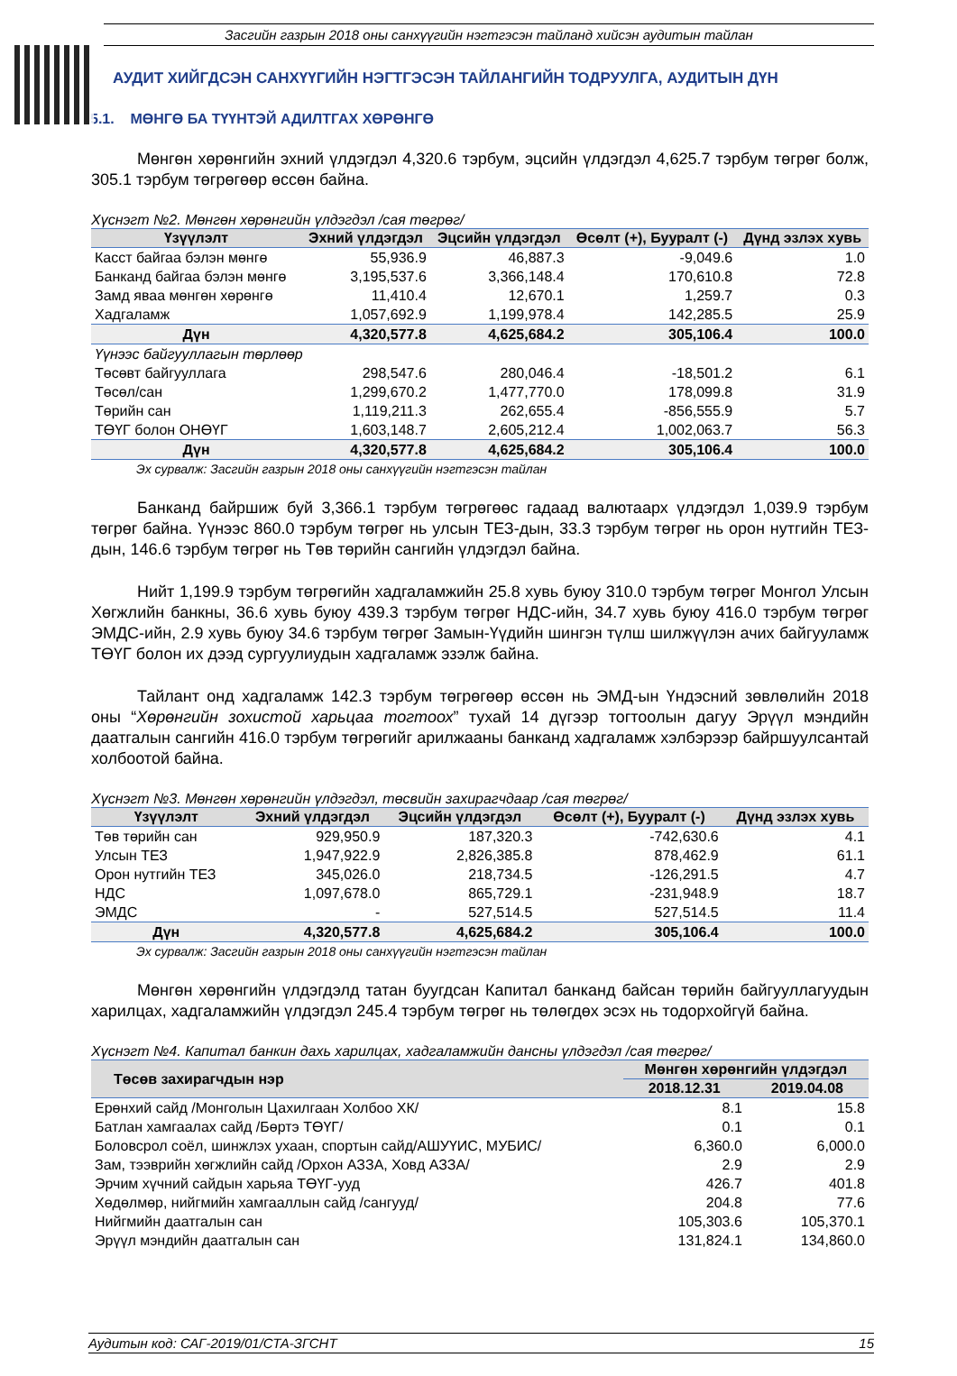Засгийн газрын 2018 оны санхүүгийн нэгтгэсэн тайланд хийсэн аудитын тайлан
АУДИТ ХИЙГДСЭН САНХҮҮГИЙН НЭГТГЭСЭН ТАЙЛАНГИЙН ТОДРУУЛГА, АУДИТЫН ДҮН
5.1. МӨНГӨ БА ТҮҮНТЭЙ АДИЛТГАХ ХӨРӨНГӨ
Мөнгөн хөрөнгийн эхний үлдэгдэл 4,320.6 тэрбум, эцсийн үлдэгдэл 4,625.7 тэрбум төгрөг болж, 305.1 тэрбум төгрөгөөр өссөн байна.
Хүснэгт №2. Мөнгөн хөрөнгийн үлдэгдэл /сая төгрөг/
| Үзүүлэлт | Эхний үлдэгдэл | Эцсийн үлдэгдэл | Өсөлт (+), Бууралт (-) | Дүнд эзлэх хувь |
| --- | --- | --- | --- | --- |
| Касст байгаа бэлэн мөнгө | 55,936.9 | 46,887.3 | -9,049.6 | 1.0 |
| Банканд байгаа бэлэн мөнгө | 3,195,537.6 | 3,366,148.4 | 170,610.8 | 72.8 |
| Замд яваа мөнгөн хөрөнгө | 11,410.4 | 12,670.1 | 1,259.7 | 0.3 |
| Хадгаламж | 1,057,692.9 | 1,199,978.4 | 142,285.5 | 25.9 |
| Дүн | 4,320,577.8 | 4,625,684.2 | 305,106.4 | 100.0 |
| Үүнээс байгууллагын төрлөөр | | | | |
| Төсөвт байгууллага | 298,547.6 | 280,046.4 | -18,501.2 | 6.1 |
| Төсөл/сан | 1,299,670.2 | 1,477,770.0 | 178,099.8 | 31.9 |
| Төрийн сан | 1,119,211.3 | 262,655.4 | -856,555.9 | 5.7 |
| ТӨҮГ болон ОНӨҮГ | 1,603,148.7 | 2,605,212.4 | 1,002,063.7 | 56.3 |
| Дүн | 4,320,577.8 | 4,625,684.2 | 305,106.4 | 100.0 |
Эх сурвалж: Засгийн газрын 2018 оны санхүүгийн нэгтгэсэн тайлан
Банканд байршиж буй 3,366.1 тэрбум төгрөгөөс гадаад валютаарх үлдэгдэл 1,039.9 тэрбум төгрөг байна. Үүнээс 860.0 тэрбум төгрөг нь улсын ТЕЗ-дын, 33.3 тэрбум төгрөг нь орон нутгийн ТЕЗ-дын, 146.6 тэрбум төгрөг нь Төв төрийн сангийн үлдэгдэл байна.
Нийт 1,199.9 тэрбум төгрөгийн хадгаламжийн 25.8 хувь буюу 310.0 тэрбум төгрөг Монгол Улсын Хөгжлийн банкны, 36.6 хувь буюу 439.3 тэрбум төгрөг НДС-ийн, 34.7 хувь буюу 416.0 тэрбум төгрөг ЭМДС-ийн, 2.9 хувь буюу 34.6 тэрбум төгрөг Замын-Үүдийн шингэн түлш шилжүүлэн ачих байгууламж ТӨҮГ болон их дээд сургуулиудын хадгаламж эзэлж байна.
Тайлант онд хадгаламж 142.3 тэрбум төгрөгөөр өссөн нь ЭМД-ын Үндэсний зөвлөлийн 2018 оны “Хөрөнгийн зохистой харьцаа тогтоох” тухай 14 дүгээр тогтоолын дагуу Эрүүл мэндийн даатгалын сангийн 416.0 тэрбум төгрөгийг арилжааны банканд хадгаламж хэлбэрээр байршуулсантай холбоотой байна.
Хүснэгт №3. Мөнгөн хөрөнгийн үлдэгдэл, төсвийн захирагчдаар /сая төгрөг/
| Үзүүлэлт | Эхний үлдэгдэл | Эцсийн үлдэгдэл | Өсөлт (+), Бууралт (-) | Дүнд эзлэх хувь |
| --- | --- | --- | --- | --- |
| Төв төрийн сан | 929,950.9 | 187,320.3 | -742,630.6 | 4.1 |
| Улсын ТЕЗ | 1,947,922.9 | 2,826,385.8 | 878,462.9 | 61.1 |
| Орон нутгийн ТЕЗ | 345,026.0 | 218,734.5 | -126,291.5 | 4.7 |
| НДС | 1,097,678.0 | 865,729.1 | -231,948.9 | 18.7 |
| ЭМДС | - | 527,514.5 | 527,514.5 | 11.4 |
| Дүн | 4,320,577.8 | 4,625,684.2 | 305,106.4 | 100.0 |
Эх сурвалж: Засгийн газрын 2018 оны санхүүгийн нэгтгэсэн тайлан
Мөнгөн хөрөнгийн үлдэгдэлд татан буугдсан Капитал банканд байсан төрийн байгууллагуудын харилцах, хадгаламжийн үлдэгдэл 245.4 тэрбум төгрөг нь төлөгдөх эсэх нь тодорхойгүй байна.
Хүснэгт №4. Капитал банкин дахь харилцах, хадгаламжийн дансны үлдэгдэл /сая төгрөг/
| Төсөв захирагчдын нэр | Мөнгөн хөрөнгийн үлдэгдэл | |
| --- | --- | --- |
| | 2018.12.31 | 2019.04.08 |
| Ерөнхий сайд /Монголын Цахилгаан Холбоо ХК/ | 8.1 | 15.8 |
| Батлан хамгаалах сайд /Бөртэ ТӨҮГ/ | 0.1 | 0.1 |
| Боловсрол соёл, шинжлэх ухаан, спортын сайд/АШУҮИС, МУБИС/ | 6,360.0 | 6,000.0 |
| Зам, тээврийн хөгжлийн сайд /Орхон АЗЗА, Ховд АЗЗА/ | 2.9 | 2.9 |
| Эрчим хүчний сайдын харьяа ТӨҮГ-ууд | 426.7 | 401.8 |
| Хөдөлмөр, нийгмийн хамгааллын сайд /сангууд/ | 204.8 | 77.6 |
| Нийгмийн даатгалын сан | 105,303.6 | 105,370.1 |
| Эрүүл мэндийн даатгалын сан | 131,824.1 | 134,860.0 |
Аудитын код: САГ-2019/01/СТА-ЗГСНТ 15